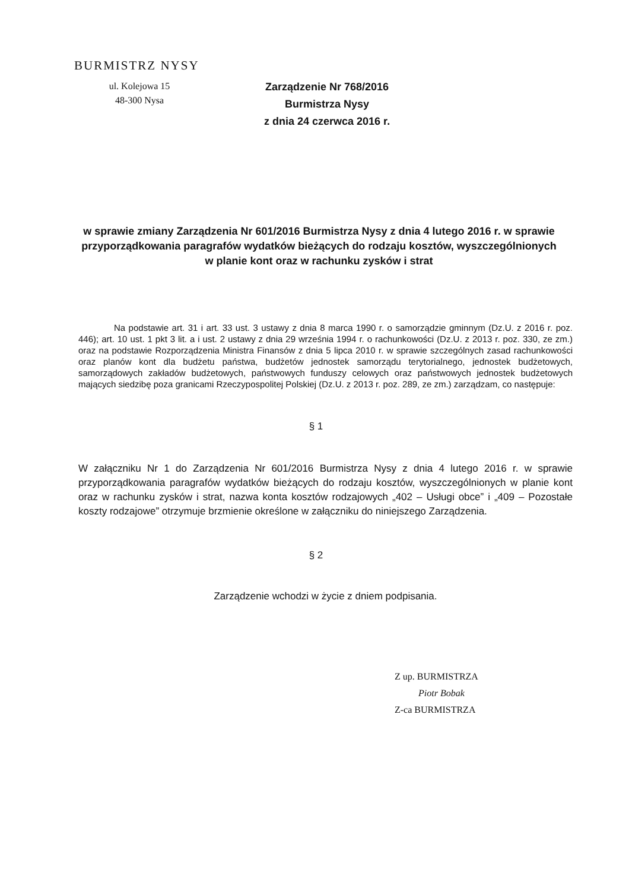BURMISTRZ NYSY
ul. Kolejowa 15
48-300 Nysa
Zarządzenie Nr 768/2016
Burmistrza Nysy
z dnia 24 czerwca 2016 r.
w sprawie zmiany Zarządzenia Nr 601/2016 Burmistrza Nysy z dnia 4 lutego 2016 r. w sprawie przyporządkowania paragrafów wydatków bieżących do rodzaju kosztów, wyszczególnionych w planie kont oraz w rachunku zysków i strat
Na podstawie art. 31 i art. 33 ust. 3 ustawy z dnia 8 marca 1990 r. o samorządzie gminnym (Dz.U. z 2016 r. poz. 446); art. 10 ust. 1 pkt 3 lit. a i ust. 2 ustawy z dnia 29 września 1994 r. o rachunkowości (Dz.U. z 2013 r. poz. 330, ze zm.) oraz na podstawie Rozporządzenia Ministra Finansów z dnia 5 lipca 2010 r. w sprawie szczególnych zasad rachunkowości oraz planów kont dla budżetu państwa, budżetów jednostek samorządu terytorialnego, jednostek budżetowych, samorządowych zakładów budżetowych, państwowych funduszy celowych oraz państwowych jednostek budżetowych mających siedzibę poza granicami Rzeczypospolitej Polskiej (Dz.U. z 2013 r. poz. 289, ze zm.) zarządzam, co następuje:
§ 1
W załączniku Nr 1 do Zarządzenia Nr 601/2016 Burmistrza Nysy z dnia 4 lutego 2016 r. w sprawie przyporządkowania paragrafów wydatków bieżących do rodzaju kosztów, wyszczególnionych w planie kont oraz w rachunku zysków i strat, nazwa konta kosztów rodzajowych „402 – Usługi obce” i „409 – Pozostałe koszty rodzajowe” otrzymuje brzmienie określone w załączniku do niniejszego Zarządzenia.
§ 2
Zarządzenie wchodzi w życie z dniem podpisania.
Z up. BURMISTRZA
Piotr Bobak
Z-ca BURMISTRZA